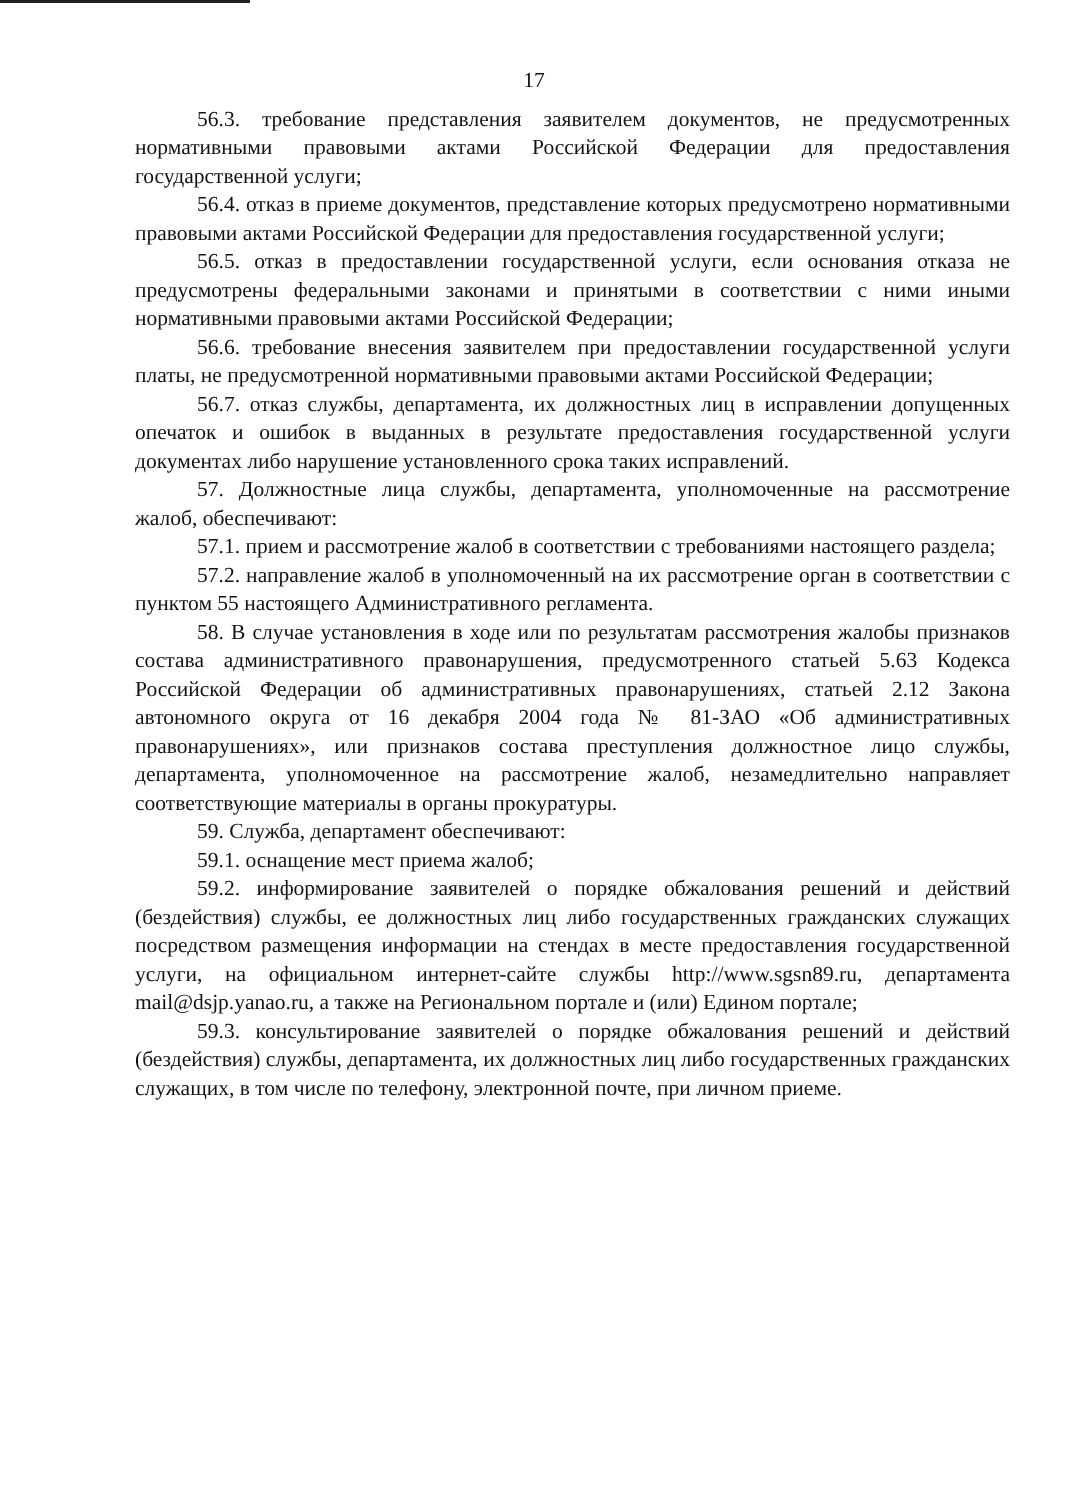17
56.3. требование представления заявителем документов, не предусмотренных нормативными правовыми актами Российской Федерации для предоставления государственной услуги;
56.4. отказ в приеме документов, представление которых предусмотрено нормативными правовыми актами Российской Федерации для предоставления государственной услуги;
56.5. отказ в предоставлении государственной услуги, если основания отказа не предусмотрены федеральными законами и принятыми в соответствии с ними иными нормативными правовыми актами Российской Федерации;
56.6. требование внесения заявителем при предоставлении государственной услуги платы, не предусмотренной нормативными правовыми актами Российской Федерации;
56.7. отказ службы, департамента, их должностных лиц в исправлении допущенных опечаток и ошибок в выданных в результате предоставления государственной услуги документах либо нарушение установленного срока таких исправлений.
57. Должностные лица службы, департамента, уполномоченные на рассмотрение жалоб, обеспечивают:
57.1. прием и рассмотрение жалоб в соответствии с требованиями настоящего раздела;
57.2. направление жалоб в уполномоченный на их рассмотрение орган в соответствии с пунктом 55 настоящего Административного регламента.
58. В случае установления в ходе или по результатам рассмотрения жалобы признаков состава административного правонарушения, предусмотренного статьей 5.63 Кодекса Российской Федерации об административных правонарушениях, статьей 2.12 Закона автономного округа от 16 декабря 2004 года № 81-ЗАО «Об административных правонарушениях», или признаков состава преступления должностное лицо службы, департамента, уполномоченное на рассмотрение жалоб, незамедлительно направляет соответствующие материалы в органы прокуратуры.
59. Служба, департамент обеспечивают:
59.1. оснащение мест приема жалоб;
59.2. информирование заявителей о порядке обжалования решений и действий (бездействия) службы, ее должностных лиц либо государственных гражданских служащих посредством размещения информации на стендах в месте предоставления государственной услуги, на официальном интернет-сайте службы http://www.sgsn89.ru, департамента mail@dsjp.yanao.ru, а также на Региональном портале и (или) Едином портале;
59.3. консультирование заявителей о порядке обжалования решений и действий (бездействия) службы, департамента, их должностных лиц либо государственных гражданских служащих, в том числе по телефону, электронной почте, при личном приеме.